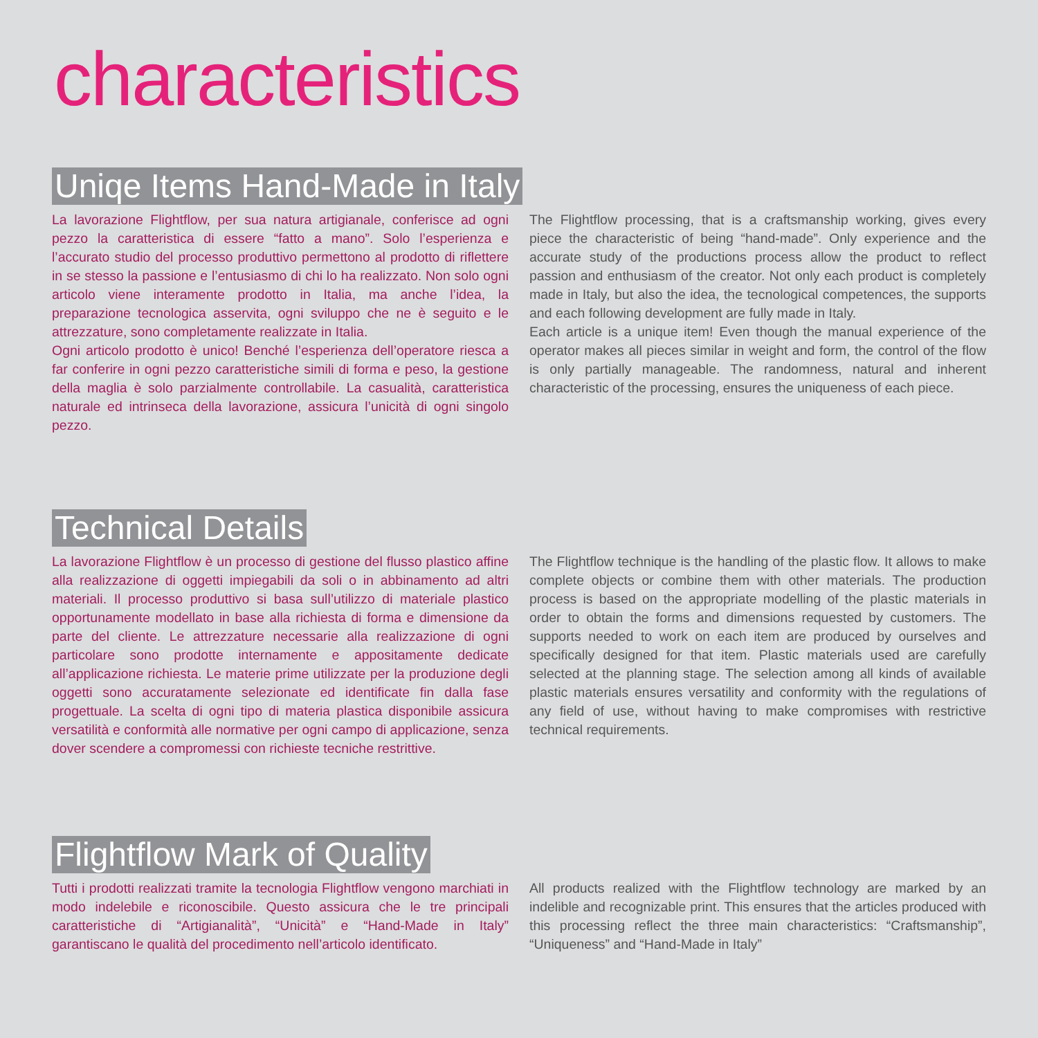characteristics
Uniqe Items Hand-Made in Italy
La lavorazione Flightflow, per sua natura artigianale, conferisce ad ogni pezzo la caratteristica di essere “fatto a mano”. Solo l’esperienza e l’accurato studio del processo produttivo permettono al prodotto di riflettere in se stesso la passione e l’entusiasmo di chi lo ha realizzato. Non solo ogni articolo viene interamente prodotto in Italia, ma anche l’idea, la preparazione tecnologica asservita, ogni sviluppo che ne è seguito e le attrezzature, sono completamente realizzate in Italia.
Ogni articolo prodotto è unico! Benché l’esperienza dell’operatore riesca a far conferire in ogni pezzo caratteristiche simili di forma e peso, la gestione della maglia è solo parzialmente controllabile. La casualità, caratteristica naturale ed intrinseca della lavorazione, assicura l’unicità di ogni singolo pezzo.
The Flightflow processing, that is a craftsmanship working, gives every piece the characteristic of being “hand-made”. Only experience and the accurate study of the productions process allow the product to reflect passion and enthusiasm of the creator. Not only each product is completely made in Italy, but also the idea, the tecnological competences, the supports and each following development are fully made in Italy.
Each article is a unique item! Even though the manual experience of the operator makes all pieces similar in weight and form, the control of the flow is only partially manageable. The randomness, natural and inherent characteristic of the processing, ensures the uniqueness of each piece.
Technical Details
La lavorazione Flightflow è un processo di gestione del flusso plastico affine alla realizzazione di oggetti impiegabili da soli o in abbinamento ad altri materiali. Il processo produttivo si basa sull’utilizzo di materiale plastico opportunamente modellato in base alla richiesta di forma e dimensione da parte del cliente. Le attrezzature necessarie alla realizzazione di ogni particolare sono prodotte internamente e appositamente dedicate all’applicazione richiesta. Le materie prime utilizzate per la produzione degli oggetti sono accuratamente selezionate ed identificate fin dalla fase progettuale. La scelta di ogni tipo di materia plastica disponibile assicura versatilità e conformità alle normative per ogni campo di applicazione, senza dover scendere a compromessi con richieste tecniche restrittive.
The Flightflow technique is the handling of the plastic flow. It allows to make complete objects or combine them with other materials. The production process is based on the appropriate modelling of the plastic materials in order to obtain the forms and dimensions requested by customers. The supports needed to work on each item are produced by ourselves and specifically designed for that item. Plastic materials used are carefully selected at the planning stage. The selection among all kinds of available plastic materials ensures versatility and conformity with the regulations of any field of use, without having to make compromises with restrictive technical requirements.
Flightflow Mark of Quality
Tutti i prodotti realizzati tramite la tecnologia Flightflow vengono marchiati in modo indelebile e riconoscibile. Questo assicura che le tre principali caratteristiche di “Artigianalità”, “Unicità” e “Hand-Made in Italy” garantiscano le qualità del procedimento nell’articolo identificato.
All products realized with the Flightflow technology are marked by an indelible and recognizable print. This ensures that the articles produced with this processing reflect the three main characteristics: “Craftsmanship”, “Uniqueness” and “Hand-Made in Italy”